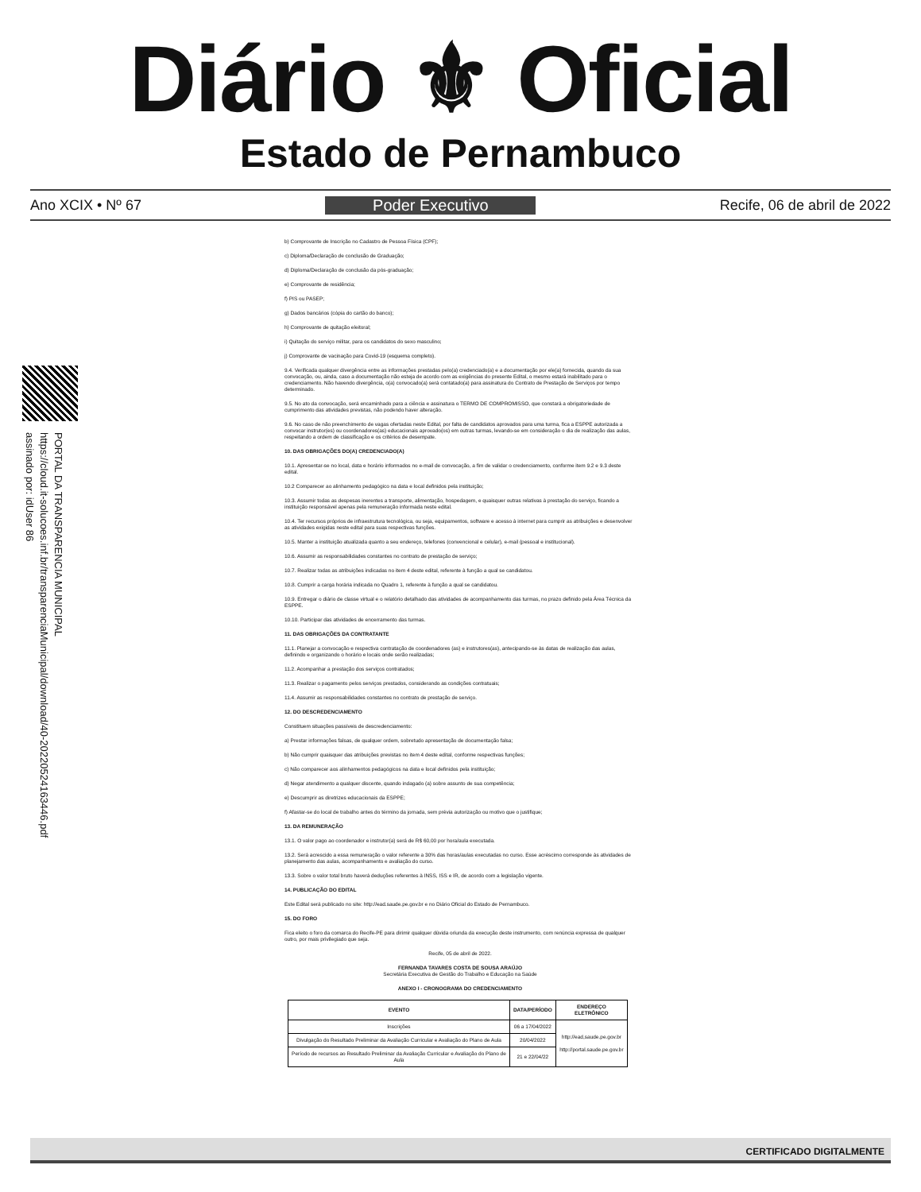Diário ⚜ Oficial
Estado de Pernambuco
Ano XCIX • Nº 67 Poder Executivo Recife, 06 de abril de 2022
PORTAL DA TRANSPARENCIA MUNICIPAL
https://cloud.it-solucoes.inf.br/transparenciaMunicipal/download/40-20220524163446.pdf
assinado por: idUser 86
b) Comprovante de Inscrição no Cadastro de Pessoa Física (CPF);
c) Diploma/Declaração de conclusão de Graduação;
d) Diploma/Declaração de conclusão da pós-graduação;
e) Comprovante de residência;
f) PIS ou PASEP;
g) Dados bancários (cópia do cartão do banco);
h) Comprovante de quitação eleitoral;
i) Quitação do serviço militar, para os candidatos do sexo masculino;
j) Comprovante de vacinação para Covid-19 (esquema completo).
9.4. Verificada qualquer divergência entre as informações prestadas pelo(a) credenciado(a) e a documentação por ele(a) fornecida, quando da sua convocação, ou, ainda, caso a documentação não esteja de acordo com as exigências do presente Edital, o mesmo estará inabilitado para o credenciamento. Não havendo divergência, o(a) convocado(a) será contatado(a) para assinatura do Contrato de Prestação de Serviços por tempo determinado.
9.5. No ato da convocação, será encaminhado para a ciência e assinatura o TERMO DE COMPROMISSO, que constará a obrigatoriedade de cumprimento das atividades previstas, não podendo haver alteração.
9.6. No caso de não preenchimento de vagas ofertadas neste Edital, por falta de candidatos aprovados para uma turma, fica a ESPPE autorizada a convocar instrutor(es) ou coordenadores(as) educacionais aprovado(os) em outras turmas, levando-se em consideração o dia de realização das aulas, respeitando a ordem de classificação e os critérios de desempate.
10. DAS OBRIGAÇÕES DO(A) CREDENCIADO(A)
10.1. Apresentar-se no local, data e horário informados no e-mail de convocação, a fim de validar o credenciamento, conforme item 9.2 e 9.3 deste edital.
10.2 Comparecer ao alinhamento pedagógico na data e local definidos pela instituição;
10.3. Assumir todas as despesas inerentes a transporte, alimentação, hospedagem, e quaisquer outras relativas à prestação do serviço, ficando a instituição responsável apenas pela remuneração informada neste edital.
10.4. Ter recursos próprios de infraestrutura tecnológica, ou seja, equipamentos, software e acesso à internet para cumprir as atribuições e desenvolver as atividades exigidas neste edital para suas respectivas funções.
10.5. Manter a instituição atualizada quanto a seu endereço, telefones (convencional e celular), e-mail (pessoal e institucional).
10.6. Assumir as responsabilidades constantes no contrato de prestação de serviço;
10.7. Realizar todas as atribuições indicadas no item 4 deste edital, referente à função a qual se candidatou.
10.8. Cumprir a carga horária indicada no Quadro 1, referente à função a qual se candidatou.
10.9. Entregar o diário de classe virtual e o relatório detalhado das atividades de acompanhamento das turmas, no prazo definido pela Área Técnica da ESPPE.
10.10. Participar das atividades de encerramento das turmas.
11. DAS OBRIGAÇÕES DA CONTRATANTE
11.1. Planejar a convocação e respectiva contratação de coordenadores (as) e instrutores(as), antecipando-se às datas de realização das aulas, definindo e organizando o horário e locais onde serão realizadas;
11.2. Acompanhar a prestação dos serviços contratados;
11.3. Realizar o pagamento pelos serviços prestados, considerando as condições contratuais;
11.4. Assumir as responsabilidades constantes no contrato de prestação de serviço.
12. DO DESCREDENCIAMENTO
Constituem situações passíveis de descredenciamento:
a) Prestar informações falsas, de qualquer ordem, sobretudo apresentação de documentação falsa;
b) Não cumprir quaisquer das atribuições previstas no item 4 deste edital, conforme respectivas funções;
c) Não comparecer aos alinhamentos pedagógicos na data e local definidos pela instituição;
d) Negar atendimento a qualquer discente, quando indagado (a) sobre assunto de sua competência;
e) Descumprir as diretrizes educacionais da ESPPE;
f) Afastar-se do local de trabalho antes do término da jornada, sem prévia autorização ou motivo que o justifique;
13. DA REMUNERAÇÃO
13.1. O valor pago ao coordenador e instrutor(a) será de R$ 60,00 por hora/aula executada.
13.2. Será acrescido a essa remuneração o valor referente a 30% das horas/aulas executadas no curso. Esse acréscimo corresponde às atividades de planejamento das aulas, acompanhamento e avaliação do curso.
13.3. Sobre o valor total bruto haverá deduções referentes à INSS, ISS e IR, de acordo com a legislação vigente.
14. PUBLICAÇÃO DO EDITAL
Este Edital será publicado no site: http://ead.saude.pe.gov.br e no Diário Oficial do Estado de Pernambuco.
15. DO FORO
Fica eleito o foro da comarca do Recife-PE para dirimir qualquer dúvida oriunda da execução deste instrumento, com renúncia expressa de qualquer outro, por mais privilegiado que seja.
Recife, 05 de abril de 2022.
FERNANDA TAVARES COSTA DE SOUSA ARAÚJO
Secretária Executiva de Gestão do Trabalho e Educação na Saúde
ANEXO I - CRONOGRAMA DO CREDENCIAMENTO
| EVENTO | DATA/PERÍODO | ENDEREÇO ELETRÔNICO |
| --- | --- | --- |
| Inscrições | 06 a 17/04/2022 | http://ead,saude.pe.gov.br http://portal.saude.pe.gov.br |
| Divulgação do Resultado Preliminar da Avaliação Curricular e Avaliação do Plano de Aula | 20/04/2022 | |
| Período de recursos ao Resultado Preliminar da Avaliação Curricular e Avaliação do Plano de Aula | 21 e 22/04/22 | |
CERTIFICADO DIGITALMENTE